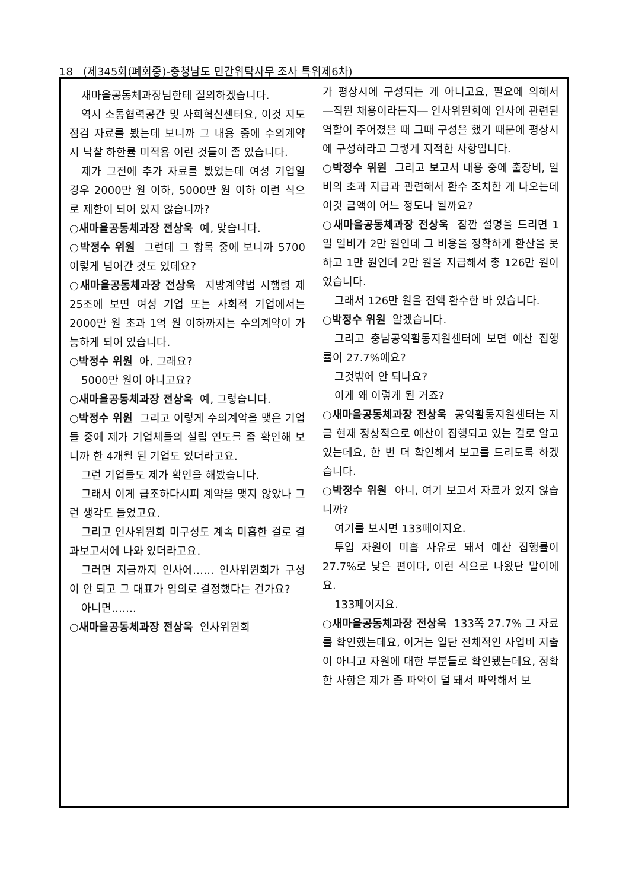18 (제345회(폐회중)-충청남도 민간위탁사무 조사 특위제6차)
새마을공동체과장님한테 질의하겠습니다.
역시 소통협력공간 및 사회혁신센터요, 이것 지도 점검 자료를 봤는데 보니까 그 내용 중에 수의계약 시 낙찰 하한률 미적용 이런 것들이 좀 있습니다.
제가 그전에 추가 자료를 봤었는데 여성 기업일 경우 2000만 원 이하, 5000만 원 이하 이런 식으로 제한이 되어 있지 않습니까?
○새마을공동체과장 전상욱 예, 맞습니다.
○박정수 위원 그런데 그 항목 중에 보니까 5700 이렇게 넘어간 것도 있데요?
○새마을공동체과장 전상욱 지방계약법 시행령 제25조에 보면 여성 기업 또는 사회적 기업에서는 2000만 원 초과 1억 원 이하까지는 수의계약이 가능하게 되어 있습니다.
○박정수 위원 아, 그래요?
5000만 원이 아니고요?
○새마을공동체과장 전상욱 예, 그렇습니다.
○박정수 위원 그리고 이렇게 수의계약을 맺은 기업들 중에 제가 기업체들의 설립 연도를 좀 확인해 보니까 한 4개월 된 기업도 있더라고요.
그런 기업들도 제가 확인을 해봤습니다.
그래서 이게 급조하다시피 계약을 맺지 않았나 그런 생각도 들었고요.
그리고 인사위원회 미구성도 계속 미흡한 걸로 결과보고서에 나와 있더라고요.
그러면 지금까지 인사에…… 인사위원회가 구성이 안 되고 그 대표가 임의로 결정했다는 건가요?
아니면…….
○새마을공동체과장 전상욱 인사위원회
가 평상시에 구성되는 게 아니고요, 필요에 의해서 ―직원 채용이라든지― 인사위원회에 인사에 관련된 역할이 주어졌을 때 그때 구성을 했기 때문에 평상시에 구성하라고 그렇게 지적한 사항입니다.
○박정수 위원 그리고 보고서 내용 중에 출장비, 일비의 초과 지급과 관련해서 환수 조치한 게 나오는데 이것 금액이 어느 정도나 될까요?
○새마을공동체과장 전상욱 잠깐 설명을 드리면 1일 일비가 2만 원인데 그 비용을 정확하게 환산을 못 하고 1만 원인데 2만 원을 지급해서 총 126만 원이었습니다.
그래서 126만 원을 전액 환수한 바 있습니다.
○박정수 위원 알겠습니다.
그리고 충남공익활동지원센터에 보면 예산 집행률이 27.7%예요?
그것밖에 안 되나요?
이게 왜 이렇게 된 거죠?
○새마을공동체과장 전상욱 공익활동지원센터는 지금 현재 정상적으로 예산이 집행되고 있는 걸로 알고 있는데요, 한 번 더 확인해서 보고를 드리도록 하겠습니다.
○박정수 위원 아니, 여기 보고서 자료가 있지 않습니까?
여기를 보시면 133페이지요.
투입 자원이 미흡 사유로 돼서 예산 집행률이 27.7%로 낮은 편이다, 이런 식으로 나왔단 말이에요.
133페이지요.
○새마을공동체과장 전상욱 133쪽 27.7% 그 자료를 확인했는데요, 이거는 일단 전체적인 사업비 지출이 아니고 자원에 대한 부분들로 확인됐는데요, 정확한 사항은 제가 좀 파악이 덜 돼서 파악해서 보